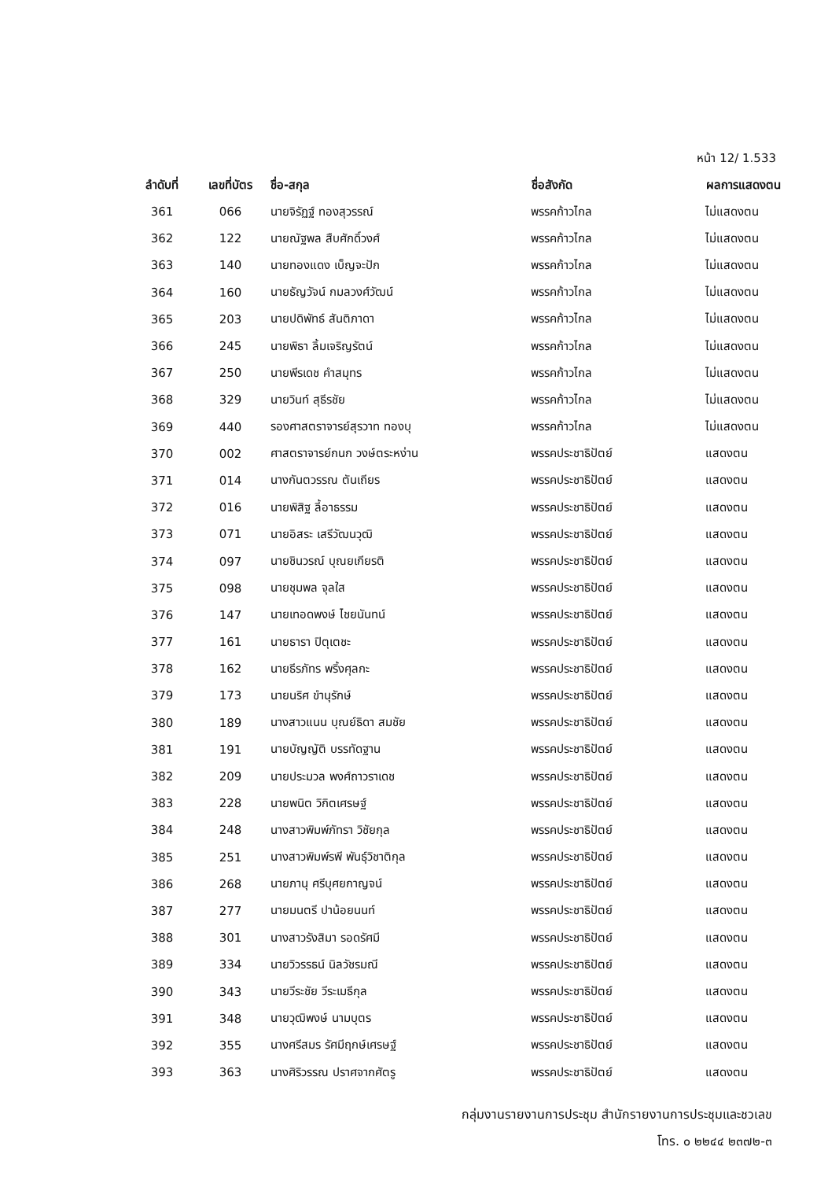หน้า 12/ 1.533
| ลำดับที่ | เลขที่บัตร | ชื่อ-สกุล | ชื่อสังกัด | ผลการแสดงตน |
| --- | --- | --- | --- | --- |
| 361 | 066 | นายจิรัฏฐ์ ทองสุวรรณ์ | พรรคก้าวไกล | ไม่แสดงตน |
| 362 | 122 | นายณัฐพล สืบศักดิ์วงศ์ | พรรคก้าวไกล | ไม่แสดงตน |
| 363 | 140 | นายทองแดง เบ็ญจะปัก | พรรคก้าวไกล | ไม่แสดงตน |
| 364 | 160 | นายธัญวัจน์ กมลวงศ์วัฒน์ | พรรคก้าวไกล | ไม่แสดงตน |
| 365 | 203 | นายปดิพัทธ์ สันติภาดา | พรรคก้าวไกล | ไม่แสดงตน |
| 366 | 245 | นายพิธา ลิ้มเจริญรัตน์ | พรรคก้าวไกล | ไม่แสดงตน |
| 367 | 250 | นายพีรเดช คำสมุทร | พรรคก้าวไกล | ไม่แสดงตน |
| 368 | 329 | นายวินท์ สุธีรชัย | พรรคก้าวไกล | ไม่แสดงตน |
| 369 | 440 | รองศาสตราจารย์สุรวาท ทองบุ | พรรคก้าวไกล | ไม่แสดงตน |
| 370 | 002 | ศาสตราจารย์กนก วงษ์ตระหง่าน | พรรคประชาธิปัตย์ | แสดงตน |
| 371 | 014 | นางกันตวรรณ ตันเถียร | พรรคประชาธิปัตย์ | แสดงตน |
| 372 | 016 | นายพิสิฐ ลี้อาธรรม | พรรคประชาธิปัตย์ | แสดงตน |
| 373 | 071 | นายอิสระ เสรีวัฒนวุฒิ | พรรคประชาธิปัตย์ | แสดงตน |
| 374 | 097 | นายชินวรณ์ บุณยเกียรติ | พรรคประชาธิปัตย์ | แสดงตน |
| 375 | 098 | นายชุมพล จุลใส | พรรคประชาธิปัตย์ | แสดงตน |
| 376 | 147 | นายเทอดพงษ์ ไชยนันทน์ | พรรคประชาธิปัตย์ | แสดงตน |
| 377 | 161 | นายธารา ปิตุเตชะ | พรรคประชาธิปัตย์ | แสดงตน |
| 378 | 162 | นายธีรภัทร พริ้งศุลกะ | พรรคประชาธิปัตย์ | แสดงตน |
| 379 | 173 | นายนริศ ขำนุรักษ์ | พรรคประชาธิปัตย์ | แสดงตน |
| 380 | 189 | นางสาวแนน บุณย์ธิดา สมชัย | พรรคประชาธิปัตย์ | แสดงตน |
| 381 | 191 | นายบัญญัติ บรรทัดฐาน | พรรคประชาธิปัตย์ | แสดงตน |
| 382 | 209 | นายประมวล พงศ์ถาวราเดช | พรรคประชาธิปัตย์ | แสดงตน |
| 383 | 228 | นายพนิต วิกิตเศรษฐ์ | พรรคประชาธิปัตย์ | แสดงตน |
| 384 | 248 | นางสาวพิมพ์ภัทรา วิชัยกุล | พรรคประชาธิปัตย์ | แสดงตน |
| 385 | 251 | นางสาวพิมพ์รพี พันธุ์วิชาติกุล | พรรคประชาธิปัตย์ | แสดงตน |
| 386 | 268 | นายภานุ ศรีบุศยกาญจน์ | พรรคประชาธิปัตย์ | แสดงตน |
| 387 | 277 | นายมนตรี ปาน้อยนนท์ | พรรคประชาธิปัตย์ | แสดงตน |
| 388 | 301 | นางสาวรังสิมา รอดรัศมี | พรรคประชาธิปัตย์ | แสดงตน |
| 389 | 334 | นายวิวรรธน์ นิลวัชรมณี | พรรคประชาธิปัตย์ | แสดงตน |
| 390 | 343 | นายวีระชัย วีระเมธีกุล | พรรคประชาธิปัตย์ | แสดงตน |
| 391 | 348 | นายวุฒิพงษ์ นามบุตร | พรรคประชาธิปัตย์ | แสดงตน |
| 392 | 355 | นางศรีสมร รัศมีฤกษ์เศรษฐ์ | พรรคประชาธิปัตย์ | แสดงตน |
| 393 | 363 | นางศิริวรรณ ปราศจากศัตรู | พรรคประชาธิปัตย์ | แสดงตน |
กลุ่มงานรายงานการประชุม สำนักรายงานการประชุมและชวเลข
โทร. ๐ ๒๒๔๔ ๒๓๗๒-๓